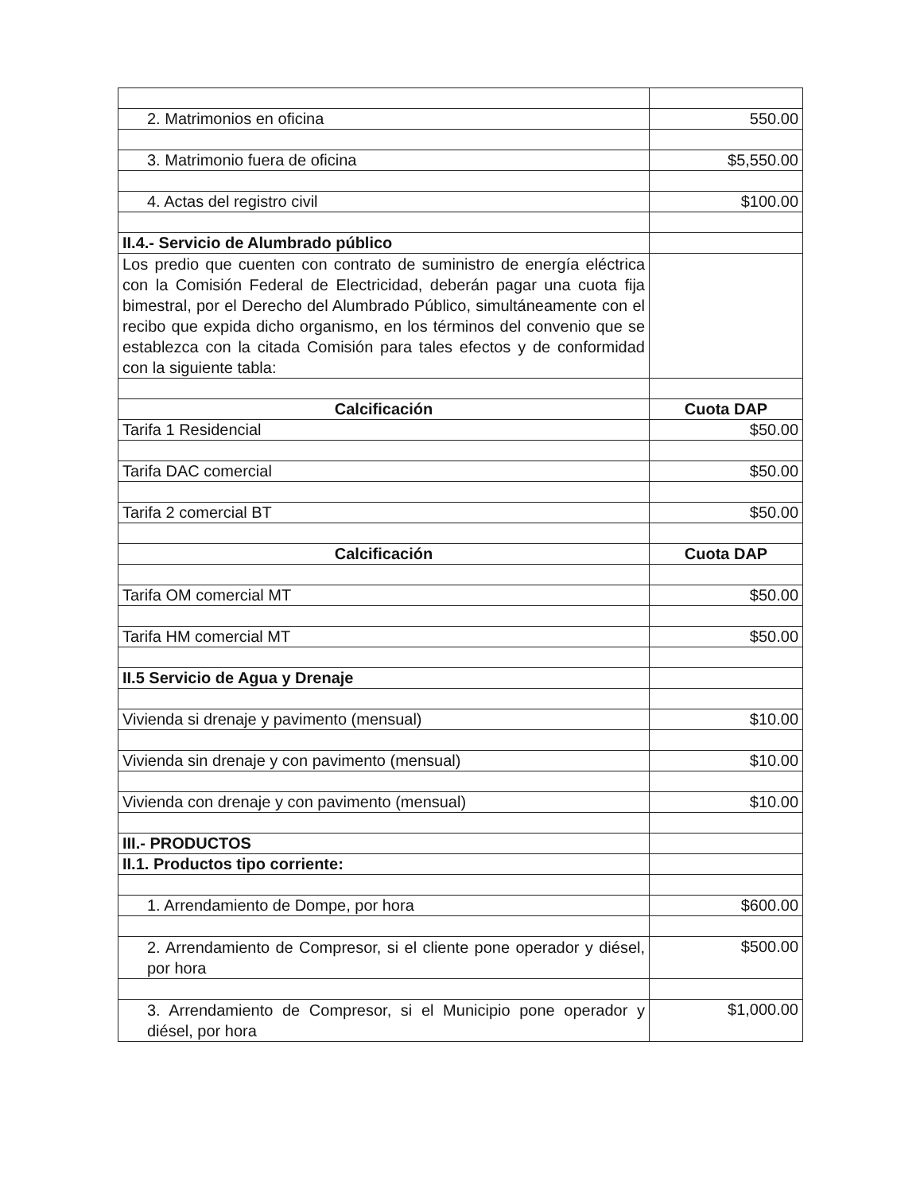| 2. Matrimonios en oficina | 550.00 |
| 3. Matrimonio fuera de oficina | $5,550.00 |
| 4. Actas del registro civil | $100.00 |
| II.4.- Servicio de Alumbrado público | |
| Los predio que cuenten con contrato de suministro de energía eléctrica con la Comisión Federal de Electricidad, deberán pagar una cuota fija bimestral, por el Derecho del Alumbrado Público, simultáneamente con el recibo que expida dicho organismo, en los términos del convenio que se establezca con la citada Comisión para tales efectos y de conformidad con la siguiente tabla: | |
| Calcificación | Cuota DAP |
| Tarifa 1 Residencial | $50.00 |
| Tarifa DAC comercial | $50.00 |
| Tarifa 2 comercial BT | $50.00 |
| Calcificación | Cuota DAP |
| Tarifa OM comercial MT | $50.00 |
| Tarifa HM comercial MT | $50.00 |
| II.5 Servicio de Agua y Drenaje | |
| Vivienda si drenaje y pavimento (mensual) | $10.00 |
| Vivienda sin drenaje y con pavimento (mensual) | $10.00 |
| Vivienda con drenaje y con pavimento (mensual) | $10.00 |
| III.- PRODUCTOS | |
| II.1. Productos tipo corriente: | |
| 1. Arrendamiento de Dompe, por hora | $600.00 |
| 2. Arrendamiento de Compresor, si el cliente pone operador y diésel, por hora | $500.00 |
| 3. Arrendamiento de Compresor, si el Municipio pone operador y diésel, por hora | $1,000.00 |